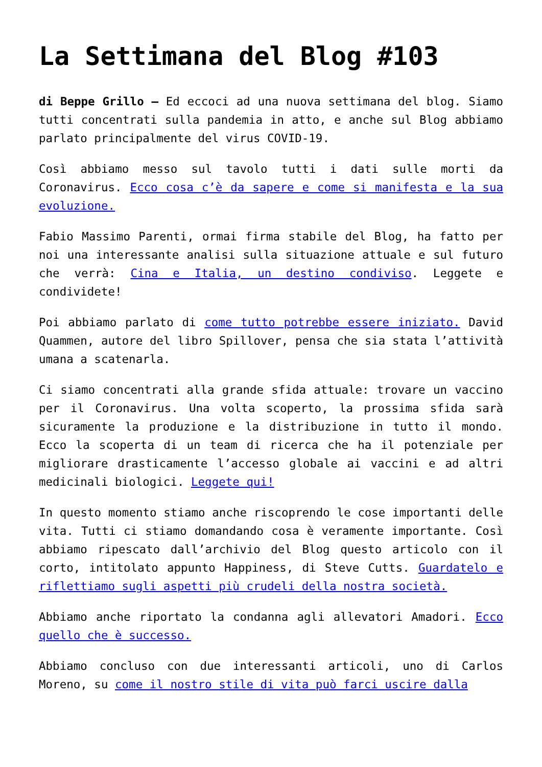La Settimana del Blog #103
di Beppe Grillo – Ed eccoci ad una nuova settimana del blog. Siamo tutti concentrati sulla pandemia in atto, e anche sul Blog abbiamo parlato principalmente del virus COVID-19.
Così abbiamo messo sul tavolo tutti i dati sulle morti da Coronavirus. Ecco cosa c’è da sapere e come si manifesta e la sua evoluzione.
Fabio Massimo Parenti, ormai firma stabile del Blog, ha fatto per noi una interessante analisi sulla situazione attuale e sul futuro che verrà: Cina e Italia, un destino condiviso. Leggete e condividete!
Poi abbiamo parlato di come tutto potrebbe essere iniziato. David Quammen, autore del libro Spillover, pensa che sia stata l’attività umana a scatenarla.
Ci siamo concentrati alla grande sfida attuale: trovare un vaccino per il Coronavirus. Una volta scoperto, la prossima sfida sarà sicuramente la produzione e la distribuzione in tutto il mondo. Ecco la scoperta di un team di ricerca che ha il potenziale per migliorare drasticamente l’accesso globale ai vaccini e ad altri medicinali biologici. Leggete qui!
In questo momento stiamo anche riscoprendo le cose importanti delle vita. Tutti ci stiamo domandando cosa è veramente importante. Così abbiamo ripescato dall’archivio del Blog questo articolo con il corto, intitolato appunto Happiness, di Steve Cutts. Guardatelo e riflettiamo sugli aspetti più crudeli della nostra società.
Abbiamo anche riportato la condanna agli allevatori Amadori. Ecco quello che è successo.
Abbiamo concluso con due interessanti articoli, uno di Carlos Moreno, su come il nostro stile di vita può farci uscire dalla